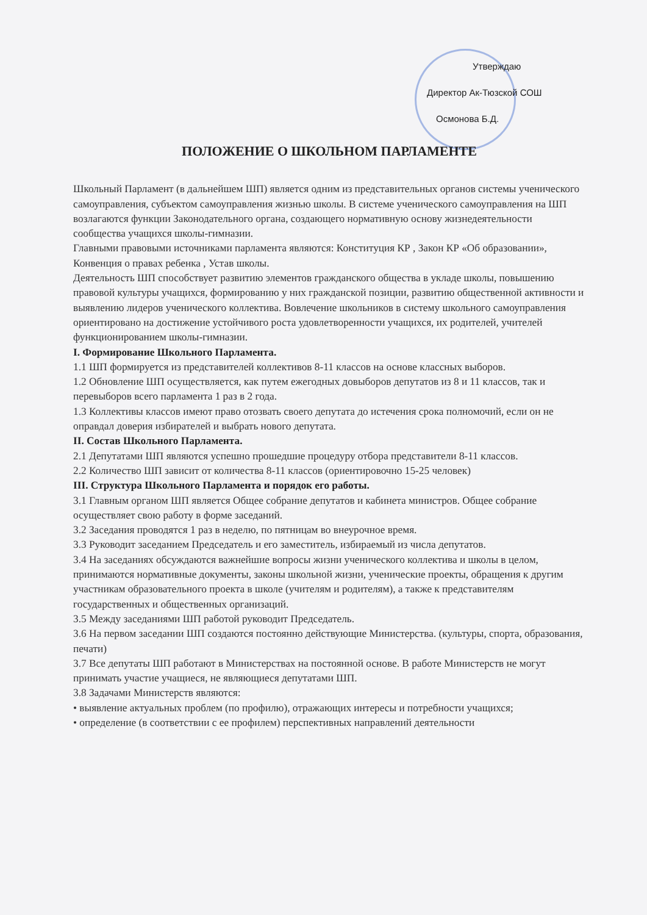Утверждаю
Директор Ак-Тюзской СОШ
Осмонова Б.Д.
ПОЛОЖЕНИЕ О ШКОЛЬНОМ ПАРЛАМЕНТЕ
Школьный Парламент (в дальнейшем ШП) является одним из представительных органов системы ученического самоуправления, субъектом самоуправления жизнью школы. В системе ученического самоуправления на ШП возлагаются функции Законодательного органа, создающего нормативную основу жизнедеятельности сообщества учащихся школы-гимназии.
Главными правовыми источниками парламента являются: Конституция КР , Закон КР «Об образовании», Конвенция о правах ребенка , Устав школы.
Деятельность ШП способствует развитию элементов гражданского общества в укладе школы, повышению правовой культуры учащихся, формированию у них гражданской позиции, развитию общественной активности и выявлению лидеров ученического коллектива. Вовлечение школьников в систему школьного самоуправления ориентировано на достижение устойчивого роста удовлетворенности учащихся, их родителей, учителей функционированием школы-гимназии.
I. Формирование Школьного Парламента.
1.1 ШП формируется из представителей коллективов 8-11 классов на основе классных выборов.
1.2 Обновление ШП осуществляется, как путем ежегодных довыборов депутатов из 8 и 11 классов, так и перевыборов всего парламента 1 раз в 2 года.
1.3 Коллективы классов имеют право отозвать своего депутата до истечения срока полномочий, если он не оправдал доверия избирателей и выбрать нового депутата.
II. Состав Школьного Парламента.
2.1 Депутатами ШП являются успешно прошедшие процедуру отбора представители 8-11 классов.
2.2 Количество ШП зависит от количества 8-11 классов (ориентировочно 15-25 человек)
III. Структура Школьного Парламента и порядок его работы.
3.1 Главным органом ШП является Общее собрание депутатов и кабинета министров. Общее собрание осуществляет свою работу в форме заседаний.
3.2 Заседания проводятся 1 раз в неделю, по пятницам во внеурочное время.
3.3 Руководит заседанием Председатель и его заместитель, избираемый из числа депутатов.
3.4 На заседаниях обсуждаются важнейшие вопросы жизни ученического коллектива и школы в целом, принимаются нормативные документы, законы школьной жизни, ученические проекты, обращения к другим участникам образовательного проекта в школе (учителям и родителям), а также к представителям государственных и общественных организаций.
3.5 Между заседаниями ШП работой руководит Председатель.
3.6 На первом заседании ШП создаются постоянно действующие Министерства. (культуры, спорта, образования, печати)
3.7 Все депутаты ШП работают в Министерствах на постоянной основе. В работе Министерств не могут принимать участие учащиеся, не являющиеся депутатами ШП.
3.8 Задачами Министерств являются:
• выявление актуальных проблем (по профилю), отражающих интересы и потребности учащихся;
• определение (в соответствии с ее профилем) перспективных направлений деятельности